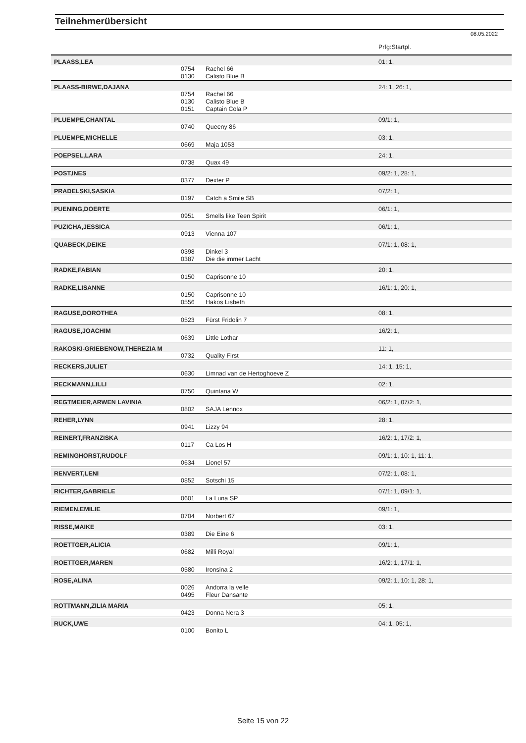Teilnehmerübersicht
08.05.2022
| | | | Prfg:Startpl. |
| PLAASS,LEA | | | 01: 1, |
| | 0754 | Rachel 66 | |
| | 0130 | Calisto Blue B | |
| PLAASS-BIRWE,DAJANA | | | 24: 1, 26: 1, |
| | 0754 | Rachel 66 | |
| | 0130 | Calisto Blue B | |
| | 0151 | Captain Cola P | |
| PLUEMPE,CHANTAL | | | 09/1: 1, |
| | 0740 | Queeny 86 | |
| PLUEMPE,MICHELLE | | | 03: 1, |
| | 0669 | Maja 1053 | |
| POEPSEL,LARA | | | 24: 1, |
| | 0738 | Quax 49 | |
| POST,INES | | | 09/2: 1, 28: 1, |
| | 0377 | Dexter P | |
| PRADELSKI,SASKIA | | | 07/2: 1, |
| | 0197 | Catch a Smile SB | |
| PUENING,DOERTE | | | 06/1: 1, |
| | 0951 | Smells like Teen Spirit | |
| PUZICHA,JESSICA | | | 06/1: 1, |
| | 0913 | Vienna 107 | |
| QUABECK,DEIKE | | | 07/1: 1, 08: 1, |
| | 0398 | Dinkel 3 | |
| | 0387 | Die die immer Lacht | |
| RADKE,FABIAN | | | 20: 1, |
| | 0150 | Caprisonne 10 | |
| RADKE,LISANNE | | | 16/1: 1, 20: 1, |
| | 0150 | Caprisonne 10 | |
| | 0556 | Hakos Lisbeth | |
| RAGUSE,DOROTHEA | | | 08: 1, |
| | 0523 | Fürst Fridolin 7 | |
| RAGUSE,JOACHIM | | | 16/2: 1, |
| | 0639 | Little Lothar | |
| RAKOSKI-GRIEBENOW,THEREZIA M | | | 11: 1, |
| | 0732 | Quality First | |
| RECKERS,JULIET | | | 14: 1, 15: 1, |
| | 0630 | Limnad van de Hertoghoeve Z | |
| RECKMANN,LILLI | | | 02: 1, |
| | 0750 | Quintana W | |
| REGTMEIER,ARWEN LAVINIA | | | 06/2: 1, 07/2: 1, |
| | 0802 | SAJA Lennox | |
| REHER,LYNN | | | 28: 1, |
| | 0941 | Lizzy 94 | |
| REINERT,FRANZISKA | | | 16/2: 1, 17/2: 1, |
| | 0117 | Ca Los H | |
| REMINGHORST,RUDOLF | | | 09/1: 1, 10: 1, 11: 1, |
| | 0634 | Lionel 57 | |
| RENVERT,LENI | | | 07/2: 1, 08: 1, |
| | 0852 | Sotschi 15 | |
| RICHTER,GABRIELE | | | 07/1: 1, 09/1: 1, |
| | 0601 | La Luna SP | |
| RIEMEN,EMILIE | | | 09/1: 1, |
| | 0704 | Norbert 67 | |
| RISSE,MAIKE | | | 03: 1, |
| | 0389 | Die Eine 6 | |
| ROETTGER,ALICIA | | | 09/1: 1, |
| | 0682 | Milli Royal | |
| ROETTGER,MAREN | | | 16/2: 1, 17/1: 1, |
| | 0580 | Ironsina 2 | |
| ROSE,ALINA | | | 09/2: 1, 10: 1, 28: 1, |
| | 0026 | Andorra la velle | |
| | 0495 | Fleur Dansante | |
| ROTTMANN,ZILIA MARIA | | | 05: 1, |
| | 0423 | Donna Nera 3 | |
| RUCK,UWE | | | 04: 1, 05: 1, |
| | 0100 | Bonito L | |
Seite 15 von 22